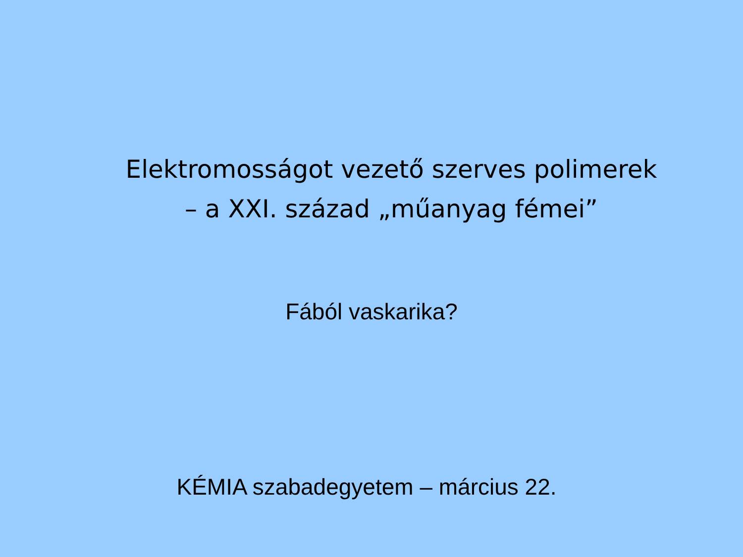Elektromosságot vezető szerves polimerek
– a XXI. század „műanyag fémei”
Fából vaskarika?
KÉMIA szabadegyetem – március 22.